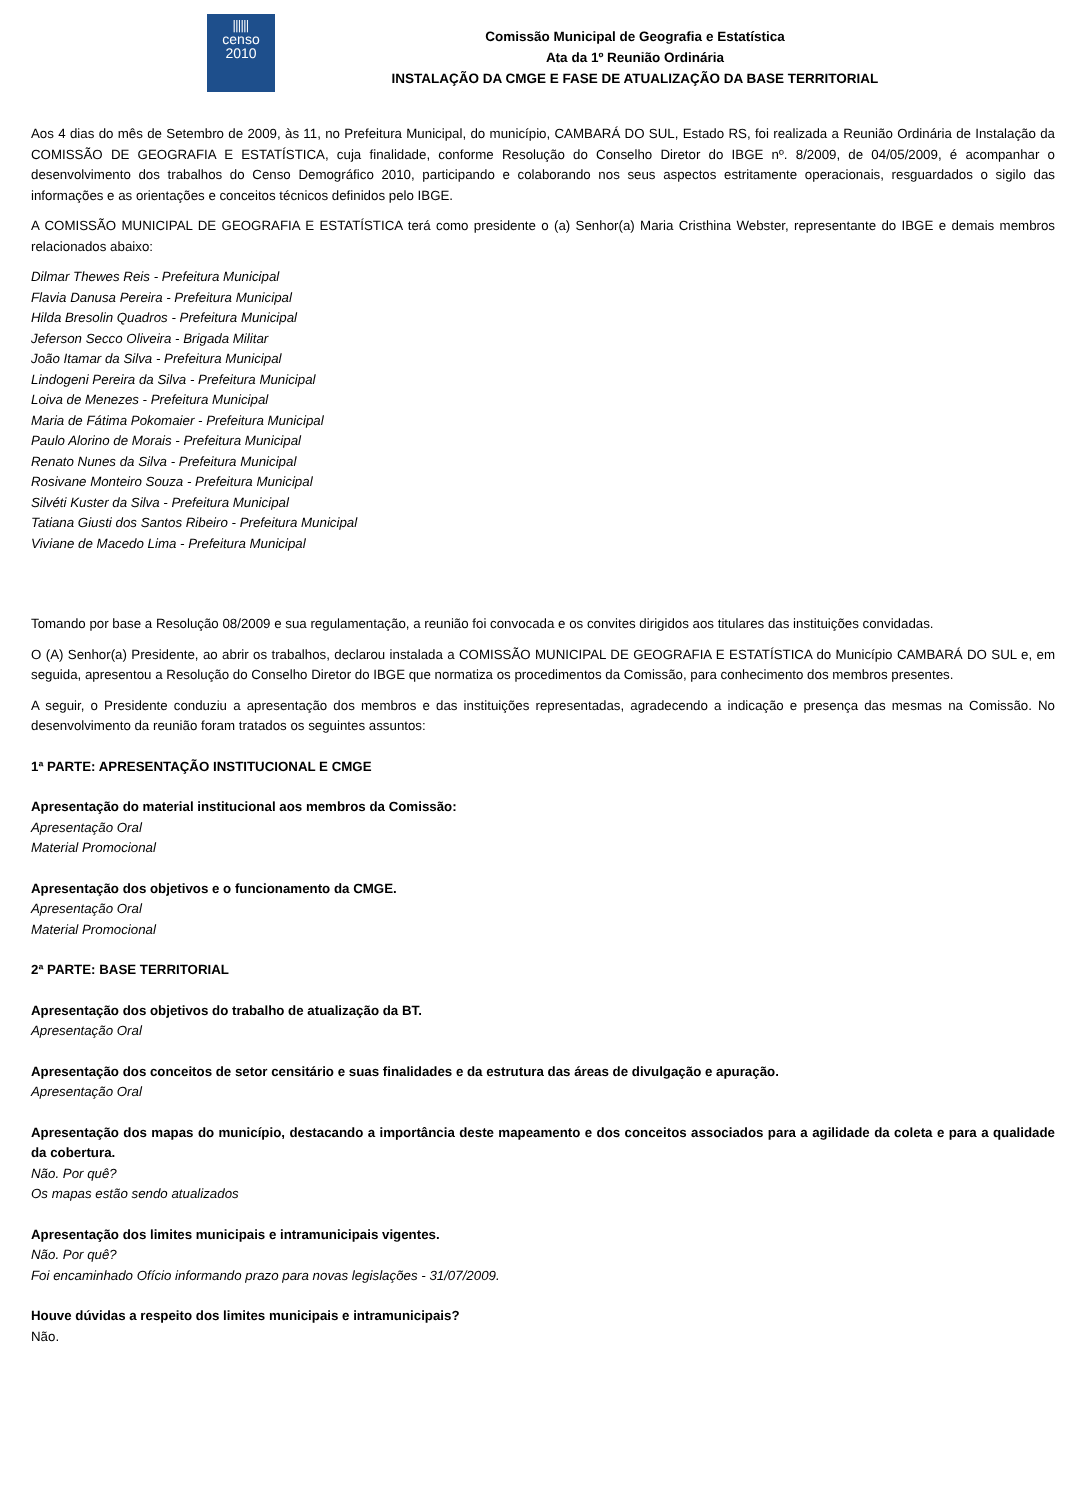⫴⫴
censo
2010
Comissão Municipal de Geografia e Estatística
Ata da 1º Reunião Ordinária
INSTALAÇÃO DA CMGE E FASE DE ATUALIZAÇÃO DA BASE TERRITORIAL
Aos 4 dias do mês de Setembro de 2009, às 11, no Prefeitura Municipal, do município, CAMBARÁ DO SUL, Estado RS, foi realizada a Reunião Ordinária de Instalação da COMISSÃO DE GEOGRAFIA E ESTATÍSTICA, cuja finalidade, conforme Resolução do Conselho Diretor do IBGE nº. 8/2009, de 04/05/2009, é acompanhar o desenvolvimento dos trabalhos do Censo Demográfico 2010, participando e colaborando nos seus aspectos estritamente operacionais, resguardados o sigilo das informações e as orientações e conceitos técnicos definidos pelo IBGE.
A COMISSÃO MUNICIPAL DE GEOGRAFIA E ESTATÍSTICA terá como presidente o (a) Senhor(a) Maria Cristhina Webster, representante do IBGE e demais membros relacionados abaixo:
Dilmar Thewes Reis - Prefeitura Municipal
Flavia Danusa Pereira - Prefeitura Municipal
Hilda Bresolin Quadros - Prefeitura Municipal
Jeferson Secco Oliveira - Brigada Militar
João Itamar da Silva - Prefeitura Municipal
Lindogeni Pereira da Silva - Prefeitura Municipal
Loiva de Menezes - Prefeitura Municipal
Maria de Fátima Pokomaier - Prefeitura Municipal
Paulo Alorino de Morais - Prefeitura Municipal
Renato Nunes da Silva - Prefeitura Municipal
Rosivane Monteiro Souza - Prefeitura Municipal
Silvéti Kuster da Silva - Prefeitura Municipal
Tatiana Giusti dos Santos Ribeiro - Prefeitura Municipal
Viviane de Macedo Lima - Prefeitura Municipal
Tomando por base a Resolução 08/2009 e sua regulamentação, a reunião foi convocada e os convites dirigidos aos titulares das instituições convidadas.
O (A) Senhor(a) Presidente, ao abrir os trabalhos, declarou instalada a COMISSÃO MUNICIPAL DE GEOGRAFIA E ESTATÍSTICA do Município CAMBARÁ DO SUL e, em seguida, apresentou a Resolução do Conselho Diretor do IBGE que normatiza os procedimentos da Comissão, para conhecimento dos membros presentes.
A seguir, o Presidente conduziu a apresentação dos membros e das instituições representadas, agradecendo a indicação e presença das mesmas na Comissão. No desenvolvimento da reunião foram tratados os seguintes assuntos:
1ª PARTE: APRESENTAÇÃO INSTITUCIONAL E CMGE
Apresentação do material institucional aos membros da Comissão:
Apresentação Oral
Material Promocional
Apresentação dos objetivos e o funcionamento da CMGE.
Apresentação Oral
Material Promocional
2ª PARTE: BASE TERRITORIAL
Apresentação dos objetivos do trabalho de atualização da BT.
Apresentação Oral
Apresentação dos conceitos de setor censitário e suas finalidades e da estrutura das áreas de divulgação e apuração.
Apresentação Oral
Apresentação dos mapas do município, destacando a importância deste mapeamento e dos conceitos associados para a agilidade da coleta e para a qualidade da cobertura.
Não. Por quê?
Os mapas estão sendo atualizados
Apresentação dos limites municipais e intramunicipais vigentes.
Não. Por quê?
Foi encaminhado Ofício informando prazo para novas legislações - 31/07/2009.
Houve dúvidas a respeito dos limites municipais e intramunicipais?
Não.